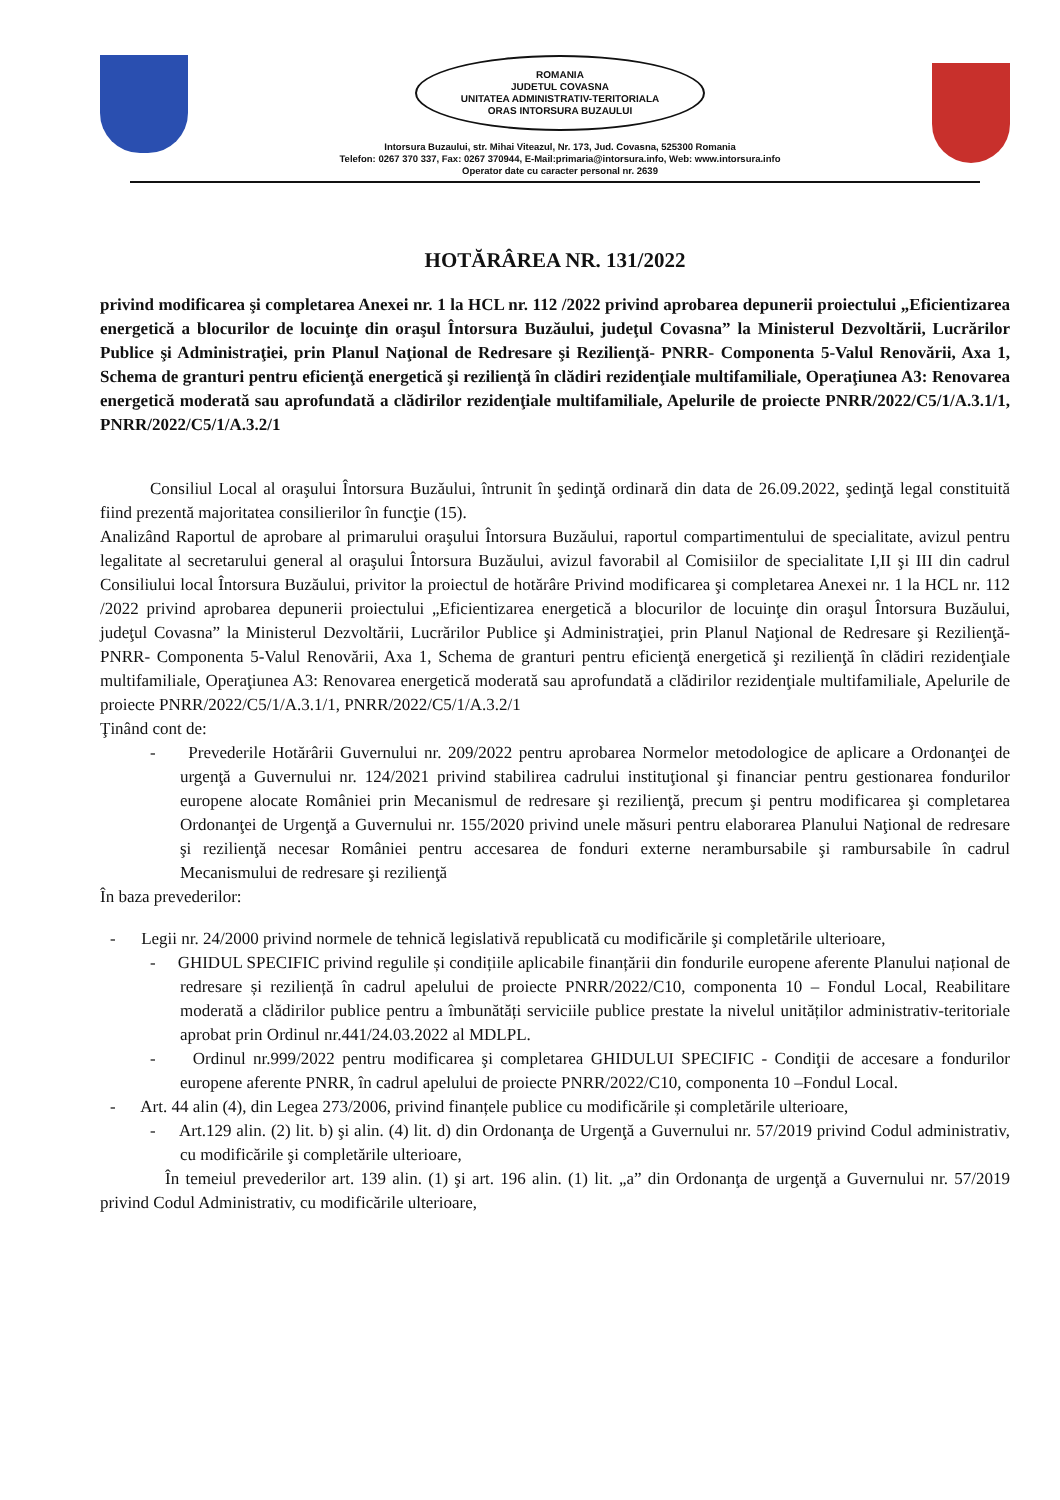ROMANIA
JUDETUL COVASNA
UNITATEA ADMINISTRATIV-TERITORIALA
ORAS INTORSURA BUZAULUI
Intorsura Buzaului, str. Mihai Viteazul, Nr. 173, Jud. Covasna, 525300 Romania
Telefon: 0267 370 337, Fax: 0267 370944, E-Mail:primaria@intorsura.info, Web: www.intorsura.info
Operator date cu caracter personal nr. 2639
HOTĂRÂREA NR. 131/2022
privind modificarea şi completarea Anexei nr. 1 la HCL nr. 112 /2022 privind aprobarea depunerii proiectului „Eficientizarea energetică a blocurilor de locuinţe din oraşul Întorsura Buzăului, judeţul Covasna” la Ministerul Dezvoltării, Lucrărilor Publice şi Administraţiei, prin Planul Naţional de Redresare şi Rezilienţă- PNRR- Componenta 5-Valul Renovării, Axa 1, Schema de granturi pentru eficienţă energetică şi rezilienţă în clădiri rezidenţiale multifamiliale, Operaţiunea A3: Renovarea energetică moderată sau aprofundată a clădirilor rezidenţiale multifamiliale, Apelurile de proiecte PNRR/2022/C5/1/A.3.1/1, PNRR/2022/C5/1/A.3.2/1
Consiliul Local al oraşului Întorsura Buzăului, întrunit în şedinţă ordinară din data de 26.09.2022, şedinţă legal constituită fiind prezentă majoritatea consilierilor în funcţie (15).
Analizând Raportul de aprobare al primarului oraşului Întorsura Buzăului, raportul compartimentului de specialitate, avizul pentru legalitate al secretarului general al oraşului Întorsura Buzăului, avizul favorabil al Comisiilor de specialitate I,II şi III din cadrul Consiliului local Întorsura Buzăului, privitor la proiectul de hotărâre Privind modificarea şi completarea Anexei nr. 1 la HCL nr. 112 /2022 privind aprobarea depunerii proiectului „Eficientizarea energetică a blocurilor de locuinţe din oraşul Întorsura Buzăului, judeţul Covasna” la Ministerul Dezvoltării, Lucrărilor Publice şi Administraţiei, prin Planul Naţional de Redresare şi Rezilienţă- PNRR- Componenta 5-Valul Renovării, Axa 1, Schema de granturi pentru eficienţă energetică şi rezilienţă în clădiri rezidenţiale multifamiliale, Operaţiunea A3: Renovarea energetică moderată sau aprofundată a clădirilor rezidenţiale multifamiliale, Apelurile de proiecte PNRR/2022/C5/1/A.3.1/1, PNRR/2022/C5/1/A.3.2/1
Ţinând cont de:
- Prevederile Hotărârii Guvernului nr. 209/2022 pentru aprobarea Normelor metodologice de aplicare a Ordonanţei de urgenţă a Guvernului nr. 124/2021 privind stabilirea cadrului instituţional şi financiar pentru gestionarea fondurilor europene alocate României prin Mecanismul de redresare şi rezilienţă, precum şi pentru modificarea şi completarea Ordonanţei de Urgenţă a Guvernului nr. 155/2020 privind unele măsuri pentru elaborarea Planului Naţional de redresare şi rezilienţă necesar României pentru accesarea de fonduri externe nerambursabile şi rambursabile în cadrul Mecanismului de redresare şi rezilienţă
În baza prevederilor:
- Legii nr. 24/2000 privind normele de tehnică legislativă republicată cu modificările şi completările ulterioare,
- GHIDUL SPECIFIC privind regulile și condițiile aplicabile finanțării din fondurile europene aferente Planului național de redresare și reziliență în cadrul apelului de proiecte PNRR/2022/C10, componenta 10 – Fondul Local, Reabilitare moderată a clădirilor publice pentru a îmbunătăți serviciile publice prestate la nivelul unităților administrativ-teritoriale aprobat prin Ordinul nr.441/24.03.2022 al MDLPL.
- Ordinul nr.999/2022 pentru modificarea şi completarea GHIDULUI SPECIFIC - Condiţii de accesare a fondurilor europene aferente PNRR, în cadrul apelului de proiecte PNRR/2022/C10, componenta 10 –Fondul Local.
- Art. 44 alin (4), din Legea 273/2006, privind finanțele publice cu modificările și completările ulterioare,
- Art.129 alin. (2) lit. b) şi alin. (4) lit. d) din Ordonanţa de Urgenţă a Guvernului nr. 57/2019 privind Codul administrativ, cu modificările şi completările ulterioare,
În temeiul prevederilor art. 139 alin. (1) şi art. 196 alin. (1) lit. „a” din Ordonanţa de urgenţă a Guvernului nr. 57/2019 privind Codul Administrativ, cu modificările ulterioare,